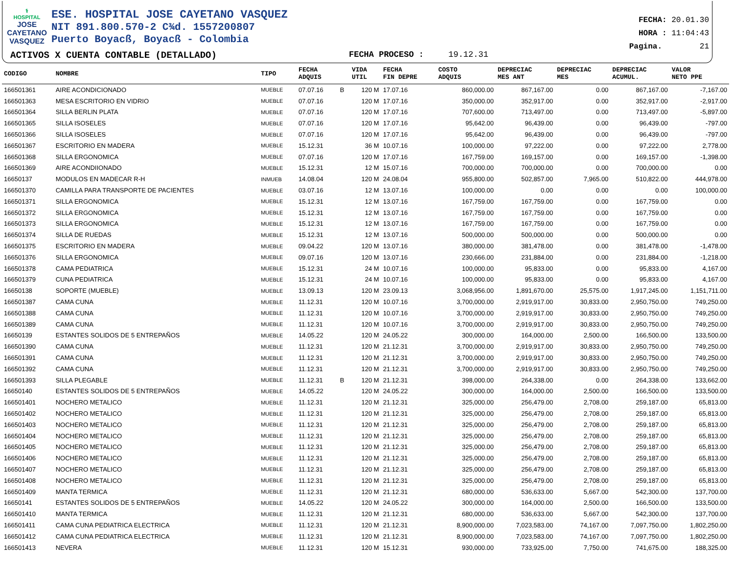⚕
HOSPITAL
JOSE CAYETANO VASQUEZ
ESE. HOSPITAL JOSE CAYETANO VASQUEZ
NIT 891.800.570-2 C¾d. 1557200807
Puerto Boyacß, Boyacß - Colombia
ACTIVOS X CUENTA CONTABLE (DETALLADO)
FECHA PROCESO : 19.12.31
FECHA: 20.01.30
HORA : 11:04:43
Pagina. 21
| CODIGO | NOMBRE | TIPO | FECHA ADQUIS | | VIDA UTIL | FECHA FIN DEPRE | COSTO ADQUIS | DEPRECIAC MES ANT | DEPRECIAC MES | DEPRECIAC ACUMUL. | VALOR NETO PPE |
| --- | --- | --- | --- | --- | --- | --- | --- | --- | --- | --- | --- |
| 166501361 | AIRE ACONDICIONADO | MUEBLE | 07.07.16 | B | 120 M | 17.07.16 | 860,000.00 | 867,167.00 | 0.00 | 867,167.00 | -7,167.00 |
| 166501363 | MESA ESCRITORIO EN VIDRIO | MUEBLE | 07.07.16 | | 120 M | 17.07.16 | 350,000.00 | 352,917.00 | 0.00 | 352,917.00 | -2,917.00 |
| 166501364 | SILLA BERLIN PLATA | MUEBLE | 07.07.16 | | 120 M | 17.07.16 | 707,600.00 | 713,497.00 | 0.00 | 713,497.00 | -5,897.00 |
| 166501365 | SILLA ISOSELES | MUEBLE | 07.07.16 | | 120 M | 17.07.16 | 95,642.00 | 96,439.00 | 0.00 | 96,439.00 | -797.00 |
| 166501366 | SILLA ISOSELES | MUEBLE | 07.07.16 | | 120 M | 17.07.16 | 95,642.00 | 96,439.00 | 0.00 | 96,439.00 | -797.00 |
| 166501367 | ESCRITORIO EN MADERA | MUEBLE | 15.12.31 | | 36 M | 10.07.16 | 100,000.00 | 97,222.00 | 0.00 | 97,222.00 | 2,778.00 |
| 166501368 | SILLA ERGONOMICA | MUEBLE | 07.07.16 | | 120 M | 17.07.16 | 167,759.00 | 169,157.00 | 0.00 | 169,157.00 | -1,398.00 |
| 166501369 | AIRE ACONDIIONADO | MUEBLE | 15.12.31 | | 12 M | 15.07.16 | 700,000.00 | 700,000.00 | 0.00 | 700,000.00 | 0.00 |
| 16650137 | MODULOS EN MADECAR R-H | INMUEB | 14.08.04 | | 120 M | 24.08.04 | 955,800.00 | 502,857.00 | 7,965.00 | 510,822.00 | 444,978.00 |
| 166501370 | CAMILLA PARA TRANSPORTE DE PACIENTES | MUEBLE | 03.07.16 | | 12 M | 13.07.16 | 100,000.00 | 0.00 | 0.00 | 0.00 | 100,000.00 |
| 166501371 | SILLA ERGONOMICA | MUEBLE | 15.12.31 | | 12 M | 13.07.16 | 167,759.00 | 167,759.00 | 0.00 | 167,759.00 | 0.00 |
| 166501372 | SILLA ERGONOMICA | MUEBLE | 15.12.31 | | 12 M | 13.07.16 | 167,759.00 | 167,759.00 | 0.00 | 167,759.00 | 0.00 |
| 166501373 | SILLA ERGONOMICA | MUEBLE | 15.12.31 | | 12 M | 13.07.16 | 167,759.00 | 167,759.00 | 0.00 | 167,759.00 | 0.00 |
| 166501374 | SILLA DE RUEDAS | MUEBLE | 15.12.31 | | 12 M | 13.07.16 | 500,000.00 | 500,000.00 | 0.00 | 500,000.00 | 0.00 |
| 166501375 | ESCRITORIO EN MADERA | MUEBLE | 09.04.22 | | 120 M | 13.07.16 | 380,000.00 | 381,478.00 | 0.00 | 381,478.00 | -1,478.00 |
| 166501376 | SILLA ERGONOMICA | MUEBLE | 09.07.16 | | 120 M | 13.07.16 | 230,666.00 | 231,884.00 | 0.00 | 231,884.00 | -1,218.00 |
| 166501378 | CAMA PEDIATRICA | MUEBLE | 15.12.31 | | 24 M | 10.07.16 | 100,000.00 | 95,833.00 | 0.00 | 95,833.00 | 4,167.00 |
| 166501379 | CUNA PEDIATRICA | MUEBLE | 15.12.31 | | 24 M | 10.07.16 | 100,000.00 | 95,833.00 | 0.00 | 95,833.00 | 4,167.00 |
| 16650138 | SOPORTE (MUEBLE) | MUEBLE | 13.09.13 | | 120 M | 23.09.13 | 3,068,956.00 | 1,891,670.00 | 25,575.00 | 1,917,245.00 | 1,151,711.00 |
| 166501387 | CAMA CUNA | MUEBLE | 11.12.31 | | 120 M | 10.07.16 | 3,700,000.00 | 2,919,917.00 | 30,833.00 | 2,950,750.00 | 749,250.00 |
| 166501388 | CAMA CUNA | MUEBLE | 11.12.31 | | 120 M | 10.07.16 | 3,700,000.00 | 2,919,917.00 | 30,833.00 | 2,950,750.00 | 749,250.00 |
| 166501389 | CAMA CUNA | MUEBLE | 11.12.31 | | 120 M | 10.07.16 | 3,700,000.00 | 2,919,917.00 | 30,833.00 | 2,950,750.00 | 749,250.00 |
| 16650139 | ESTANTES SOLIDOS DE 5 ENTREPAÑOS | MUEBLE | 14.05.22 | | 120 M | 24.05.22 | 300,000.00 | 164,000.00 | 2,500.00 | 166,500.00 | 133,500.00 |
| 166501390 | CAMA CUNA | MUEBLE | 11.12.31 | | 120 M | 21.12.31 | 3,700,000.00 | 2,919,917.00 | 30,833.00 | 2,950,750.00 | 749,250.00 |
| 166501391 | CAMA CUNA | MUEBLE | 11.12.31 | | 120 M | 21.12.31 | 3,700,000.00 | 2,919,917.00 | 30,833.00 | 2,950,750.00 | 749,250.00 |
| 166501392 | CAMA CUNA | MUEBLE | 11.12.31 | | 120 M | 21.12.31 | 3,700,000.00 | 2,919,917.00 | 30,833.00 | 2,950,750.00 | 749,250.00 |
| 166501393 | SILLA PLEGABLE | MUEBLE | 11.12.31 | B | 120 M | 21.12.31 | 398,000.00 | 264,338.00 | 0.00 | 264,338.00 | 133,662.00 |
| 16650140 | ESTANTES SOLIDOS DE 5 ENTREPAÑOS | MUEBLE | 14.05.22 | | 120 M | 24.05.22 | 300,000.00 | 164,000.00 | 2,500.00 | 166,500.00 | 133,500.00 |
| 166501401 | NOCHERO METALICO | MUEBLE | 11.12.31 | | 120 M | 21.12.31 | 325,000.00 | 256,479.00 | 2,708.00 | 259,187.00 | 65,813.00 |
| 166501402 | NOCHERO METALICO | MUEBLE | 11.12.31 | | 120 M | 21.12.31 | 325,000.00 | 256,479.00 | 2,708.00 | 259,187.00 | 65,813.00 |
| 166501403 | NOCHERO METALICO | MUEBLE | 11.12.31 | | 120 M | 21.12.31 | 325,000.00 | 256,479.00 | 2,708.00 | 259,187.00 | 65,813.00 |
| 166501404 | NOCHERO METALICO | MUEBLE | 11.12.31 | | 120 M | 21.12.31 | 325,000.00 | 256,479.00 | 2,708.00 | 259,187.00 | 65,813.00 |
| 166501405 | NOCHERO METALICO | MUEBLE | 11.12.31 | | 120 M | 21.12.31 | 325,000.00 | 256,479.00 | 2,708.00 | 259,187.00 | 65,813.00 |
| 166501406 | NOCHERO METALICO | MUEBLE | 11.12.31 | | 120 M | 21.12.31 | 325,000.00 | 256,479.00 | 2,708.00 | 259,187.00 | 65,813.00 |
| 166501407 | NOCHERO METALICO | MUEBLE | 11.12.31 | | 120 M | 21.12.31 | 325,000.00 | 256,479.00 | 2,708.00 | 259,187.00 | 65,813.00 |
| 166501408 | NOCHERO METALICO | MUEBLE | 11.12.31 | | 120 M | 21.12.31 | 325,000.00 | 256,479.00 | 2,708.00 | 259,187.00 | 65,813.00 |
| 166501409 | MANTA TERMICA | MUEBLE | 11.12.31 | | 120 M | 21.12.31 | 680,000.00 | 536,633.00 | 5,667.00 | 542,300.00 | 137,700.00 |
| 16650141 | ESTANTES SOLIDOS DE 5 ENTREPAÑOS | MUEBLE | 14.05.22 | | 120 M | 24.05.22 | 300,000.00 | 164,000.00 | 2,500.00 | 166,500.00 | 133,500.00 |
| 166501410 | MANTA TERMICA | MUEBLE | 11.12.31 | | 120 M | 21.12.31 | 680,000.00 | 536,633.00 | 5,667.00 | 542,300.00 | 137,700.00 |
| 166501411 | CAMA CUNA PEDIATRICA ELECTRICA | MUEBLE | 11.12.31 | | 120 M | 21.12.31 | 8,900,000.00 | 7,023,583.00 | 74,167.00 | 7,097,750.00 | 1,802,250.00 |
| 166501412 | CAMA CUNA PEDIATRICA ELECTRICA | MUEBLE | 11.12.31 | | 120 M | 21.12.31 | 8,900,000.00 | 7,023,583.00 | 74,167.00 | 7,097,750.00 | 1,802,250.00 |
| 166501413 | NEVERA | MUEBLE | 11.12.31 | | 120 M | 15.12.31 | 930,000.00 | 733,925.00 | 7,750.00 | 741,675.00 | 188,325.00 |